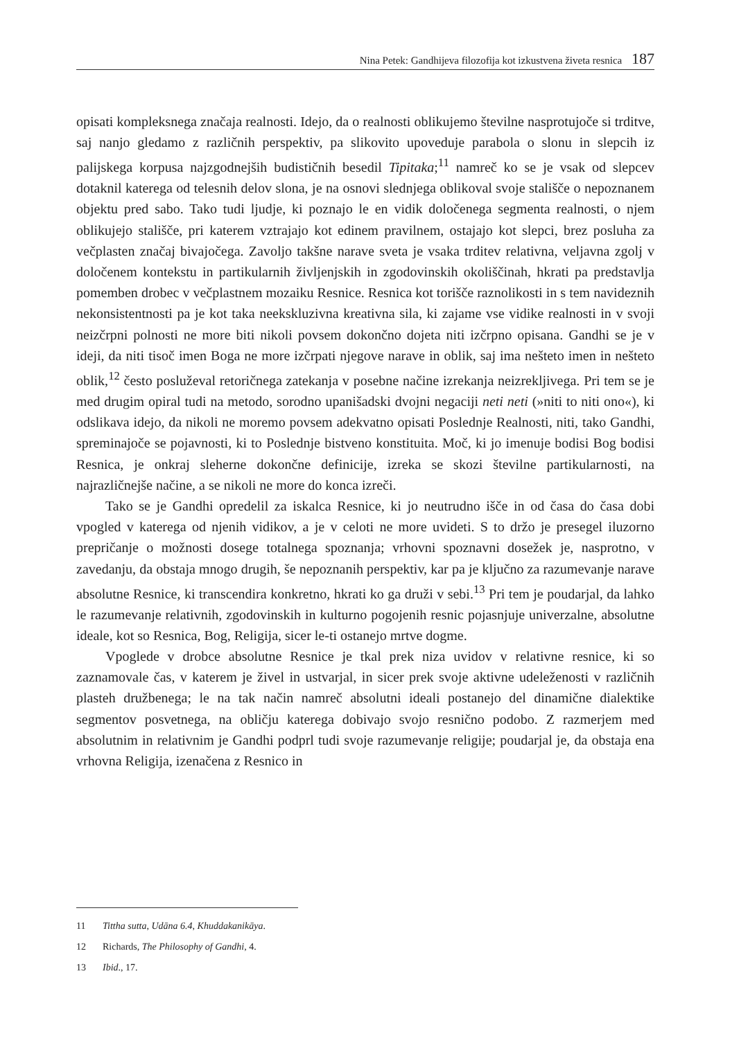Nina Petek: Gandhijeva filozofija kot izkustvena živeta resnica 187
opisati kompleksnega značaja realnosti. Idejo, da o realnosti oblikujemo številne nasprotujoče si trditve, saj nanjo gledamo z različnih perspektiv, pa slikovito upoveduje parabola o slonu in slepcih iz palijskega korpusa najzgodnejših budističnih besedil Tipitaka;<sup>11</sup> namreč ko se je vsak od slepcev dotaknil katerega od telesnih delov slona, je na osnovi slednjega oblikoval svoje stališče o nepoznanem objektu pred sabo. Tako tudi ljudje, ki poznajo le en vidik določenega segmenta realnosti, o njem oblikujejo stališče, pri katerem vztrajajo kot edinem pravilnem, ostajajo kot slepci, brez posluha za večplasten značaj bivajočega. Zavoljo takšne narave sveta je vsaka trditev relativna, veljavna zgolj v določenem kontekstu in partikularnih življenjskih in zgodovinskih okoliščinah, hkrati pa predstavlja pomemben drobec v večplastnem mozaiku Resnice. Resnica kot torišče raznolikosti in s tem navideznih nekonsistentnosti pa je kot taka neekskluzivna kreativna sila, ki zajame vse vidike realnosti in v svoji neizčrpni polnosti ne more biti nikoli povsem dokončno dojeta niti izčrpno opisana. Gandhi se je v ideji, da niti tisoč imen Boga ne more izčrpati njegove narave in oblik, saj ima nešteto imen in nešteto oblik,<sup>12</sup> često posluževal retoričnega zatekanja v posebne načine izrekanja neizrekljivega. Pri tem se je med drugim opiral tudi na metodo, sorodno upanišadski dvojni negaciji neti neti (»niti to niti ono«), ki odslikava idejo, da nikoli ne moremo povsem adekvatno opisati Poslednje Realnosti, niti, tako Gandhi, spreminajoče se pojavnosti, ki to Poslednje bistveno konstituita. Moč, ki jo imenuje bodisi Bog bodisi Resnica, je onkraj sleherne dokončne definicije, izreka se skozi številne partikularnosti, na najrazličnejše načine, a se nikoli ne more do konca izreči.
Tako se je Gandhi opredelil za iskalca Resnice, ki jo neutrudno išče in od časa do časa dobi vpogled v katerega od njenih vidikov, a je v celoti ne more uvideti. S to držo je presegel iluzorno prepričanje o možnosti dosege totalnega spoznanja; vrhovni spoznavni dosežek je, nasprotno, v zavedanju, da obstaja mnogo drugih, še nepoznanih perspektiv, kar pa je ključno za razumevanje narave absolutne Resnice, ki transcendira konkretno, hkrati ko ga druži v sebi.<sup>13</sup> Pri tem je poudarjal, da lahko le razumevanje relativnih, zgodovinskih in kulturno pogojenih resnic pojasnjuje univerzalne, absolutne ideale, kot so Resnica, Bog, Religija, sicer le-ti ostanejo mrtve dogme.
Vpoglede v drobce absolutne Resnice je tkal prek niza uvidov v relativne resnice, ki so zaznamovale čas, v katerem je živel in ustvarjal, in sicer prek svoje aktivne udeleženosti v različnih plasteh družbenega; le na tak način namreč absolutni ideali postanejo del dinamične dialektike segmentov posvetnega, na obličju katerega dobivajo svojo resnično podobo. Z razmerjem med absolutnim in relativnim je Gandhi podprl tudi svoje razumevanje religije; poudarjal je, da obstaja ena vrhovna Religija, izenačena z Resnico in
11 Tittha sutta, Udāna 6.4, Khuddakanikāya.
12 Richards, The Philosophy of Gandhi, 4.
13 Ibid., 17.